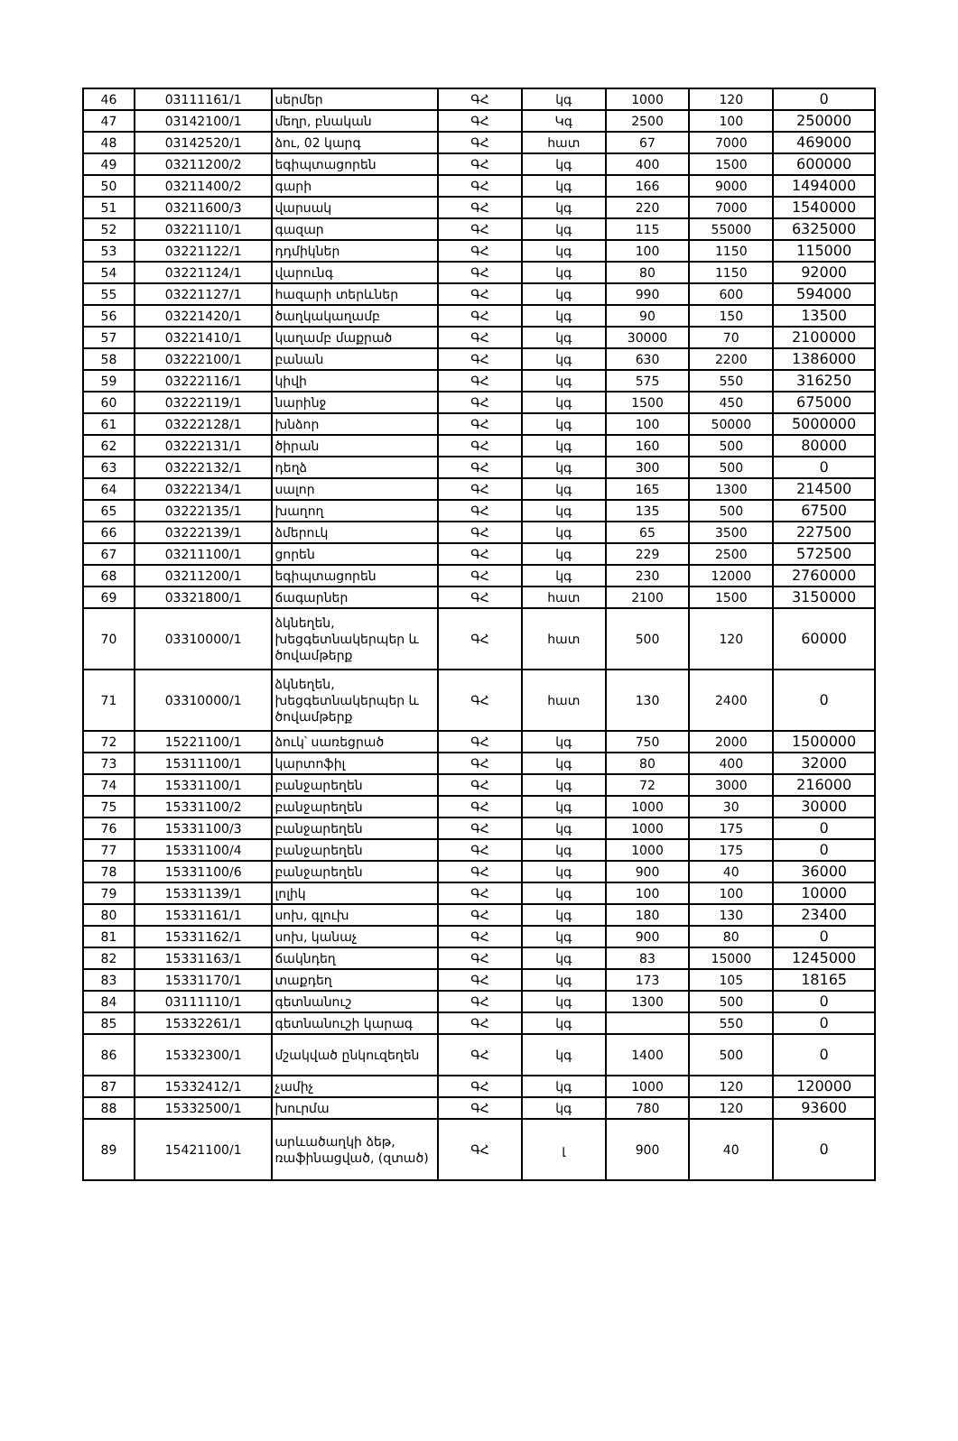| 46 | 03111161/1 | սերմեր | ԳՀ | կգ | 1000 | 120 | 0 |
| 47 | 03142100/1 | մեղր, բնական | ԳՀ | Կգ | 2500 | 100 | 250000 |
| 48 | 03142520/1 | ձու, 02 կարգ | ԳՀ | հատ | 67 | 7000 | 469000 |
| 49 | 03211200/2 | եգիպտացորեն | ԳՀ | կգ | 400 | 1500 | 600000 |
| 50 | 03211400/2 | գարի | ԳՀ | կգ | 166 | 9000 | 1494000 |
| 51 | 03211600/3 | վարսակ | ԳՀ | կգ | 220 | 7000 | 1540000 |
| 52 | 03221110/1 | գազար | ԳՀ | կգ | 115 | 55000 | 6325000 |
| 53 | 03221122/1 | դդմիկներ | ԳՀ | կգ | 100 | 1150 | 115000 |
| 54 | 03221124/1 | վարունգ | ԳՀ | կգ | 80 | 1150 | 92000 |
| 55 | 03221127/1 | հազարի տերևներ | ԳՀ | կգ | 990 | 600 | 594000 |
| 56 | 03221420/1 | ծաղկակաղամբ | ԳՀ | կգ | 90 | 150 | 13500 |
| 57 | 03221410/1 | կաղամբ մաքրած | ԳՀ | կգ | 30000 | 70 | 2100000 |
| 58 | 03222100/1 | բանան | ԳՀ | կգ | 630 | 2200 | 1386000 |
| 59 | 03222116/1 | կիվի | ԳՀ | կգ | 575 | 550 | 316250 |
| 60 | 03222119/1 | նարինջ | ԳՀ | կգ | 1500 | 450 | 675000 |
| 61 | 03222128/1 | խնձոր | ԳՀ | կգ | 100 | 50000 | 5000000 |
| 62 | 03222131/1 | ծիրան | ԳՀ | կգ | 160 | 500 | 80000 |
| 63 | 03222132/1 | դեղձ | ԳՀ | կգ | 300 | 500 | 0 |
| 64 | 03222134/1 | սալոր | ԳՀ | կգ | 165 | 1300 | 214500 |
| 65 | 03222135/1 | խաղող | ԳՀ | կգ | 135 | 500 | 67500 |
| 66 | 03222139/1 | ձմերուկ | ԳՀ | կգ | 65 | 3500 | 227500 |
| 67 | 03211100/1 | ցորեն | ԳՀ | կգ | 229 | 2500 | 572500 |
| 68 | 03211200/1 | եգիպտացորեն | ԳՀ | կգ | 230 | 12000 | 2760000 |
| 69 | 03321800/1 | ճագարներ | ԳՀ | հատ | 2100 | 1500 | 3150000 |
| 70 | 03310000/1 | ձկնեղեն, խեցգետնակերպեր և ծովամթերք | ԳՀ | հատ | 500 | 120 | 60000 |
| 71 | 03310000/1 | ձկնեղեն, խեցգետնակերպեր և ծովամթերք | ԳՀ | հատ | 130 | 2400 | 0 |
| 72 | 15221100/1 | ձուկ՝ սառեցրած | ԳՀ | կգ | 750 | 2000 | 1500000 |
| 73 | 15311100/1 | կարտոֆիլ | ԳՀ | կգ | 80 | 400 | 32000 |
| 74 | 15331100/1 | բանջարեղեն | ԳՀ | կգ | 72 | 3000 | 216000 |
| 75 | 15331100/2 | բանջարեղեն | ԳՀ | կգ | 1000 | 30 | 30000 |
| 76 | 15331100/3 | բանջարեղեն | ԳՀ | կգ | 1000 | 175 | 0 |
| 77 | 15331100/4 | բանջարեղեն | ԳՀ | կգ | 1000 | 175 | 0 |
| 78 | 15331100/6 | բանջարեղեն | ԳՀ | կգ | 900 | 40 | 36000 |
| 79 | 15331139/1 | լոլիկ | ԳՀ | կգ | 100 | 100 | 10000 |
| 80 | 15331161/1 | սոխ, գլուխ | ԳՀ | կգ | 180 | 130 | 23400 |
| 81 | 15331162/1 | սոխ, կանաչ | ԳՀ | կգ | 900 | 80 | 0 |
| 82 | 15331163/1 | ճակնդեղ | ԳՀ | կգ | 83 | 15000 | 1245000 |
| 83 | 15331170/1 | տաքդեղ | ԳՀ | կգ | 173 | 105 | 18165 |
| 84 | 03111110/1 | գետնանուշ | ԳՀ | կգ | 1300 | 500 | 0 |
| 85 | 15332261/1 | գետնանուշի կարագ | ԳՀ | կգ | | 550 | 0 |
| 86 | 15332300/1 | մշակված ընկուզեղեն | ԳՀ | կգ | 1400 | 500 | 0 |
| 87 | 15332412/1 | չամիչ | ԳՀ | կգ | 1000 | 120 | 120000 |
| 88 | 15332500/1 | խուրմա | ԳՀ | կգ | 780 | 120 | 93600 |
| 89 | 15421100/1 | արևածաղկի ձեթ, ռաֆինացված, (զտած) | ԳՀ | լ | 900 | 40 | 0 |